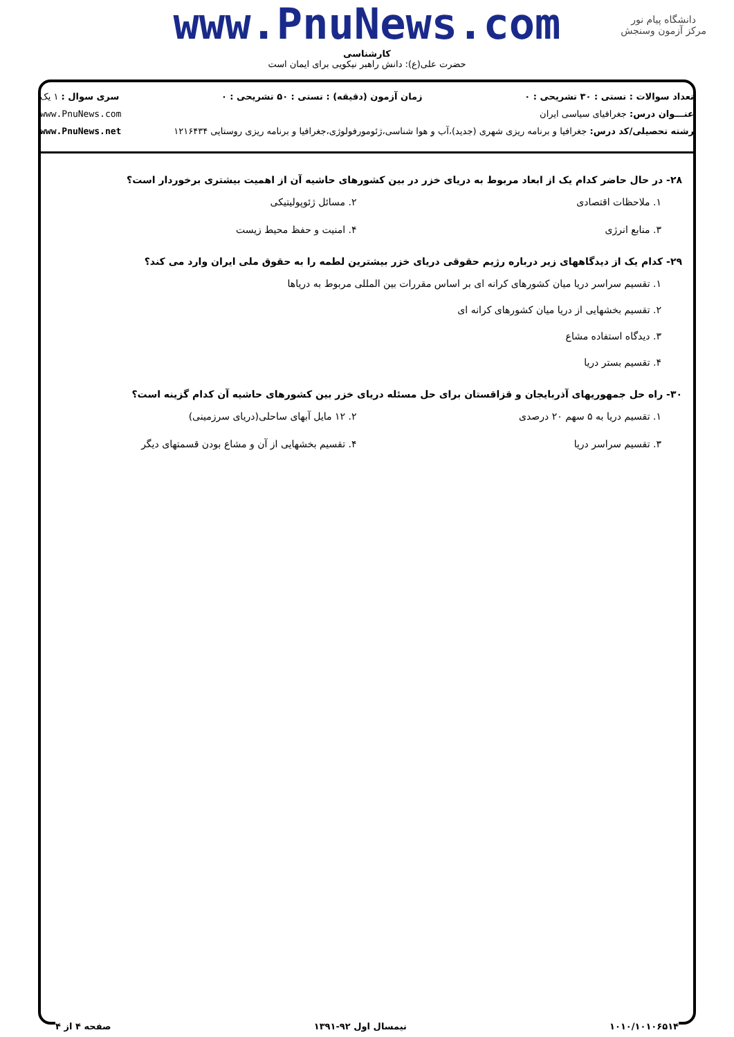دانشگاه پیام نور
مرکز آزمون وسنجش
www.PnuNews.com
کارشناسی
حضرت علی(ع): دانش راهبر نیکویی برای ایمان است
تعداد سوالات : تستی : ۳۰ تشریحی : ۰ زمان آزمون (دقیقه) : تستی : ۵۰ تشریحی : ۰ سری سوال : ۱ یک
عنـــوان درس: جغرافیای سیاسی ایران www.PnuNews.com
رشته تحصیلی/کد درس: جغرافیا و برنامه ریزی شهری (جدید)،آب و هوا شناسی،ژئومورفولوژی،جغرافیا و برنامه ریزی روستایی ۱۲۱۶۴۳۴ www.PnuNews.net
۲۸- در حال حاضر کدام یک از ابعاد مربوط به دریای خزر در بین کشورهای حاشیه آن از اهمیت بیشتری برخوردار است؟
۱. ملاحظات اقتصادی
۲. مسائل ژئوپولیتیکی
۳. منابع انرژی
۴. امنیت و حفظ محیط زیست
۲۹- کدام یک از دیدگاههای زیر درباره رژیم حقوقی دریای خزر بیشترین لطمه را به حقوق ملی ایران وارد می کند؟
۱. تقسیم سراسر دریا میان کشورهای کرانه ای بر اساس مقررات بین المللی مربوط به دریاها
۲. تقسیم بخشهایی از دریا میان کشورهای کرانه ای
۳. دیدگاه استفاده مشاع
۴. تقسیم بستر دریا
۳۰- راه حل جمهوریهای آذربایجان و قزاقستان برای حل مسئله دریای خزر بین کشورهای حاشیه آن کدام گزینه است؟
۱. تقسیم دریا به ۵ سهم ۲۰ درصدی
۲. ۱۲ مایل آبهای ساحلی(دریای سرزمینی)
۳. تقسیم سراسر دریا
۴. تقسیم بخشهایی از آن و مشاع بودن قسمتهای دیگر
۱۰۱۰/۱۰۱۰۶۵۱۴ نیمسال اول ۹۲-۱۳۹۱ صفحه ۴ از ۴